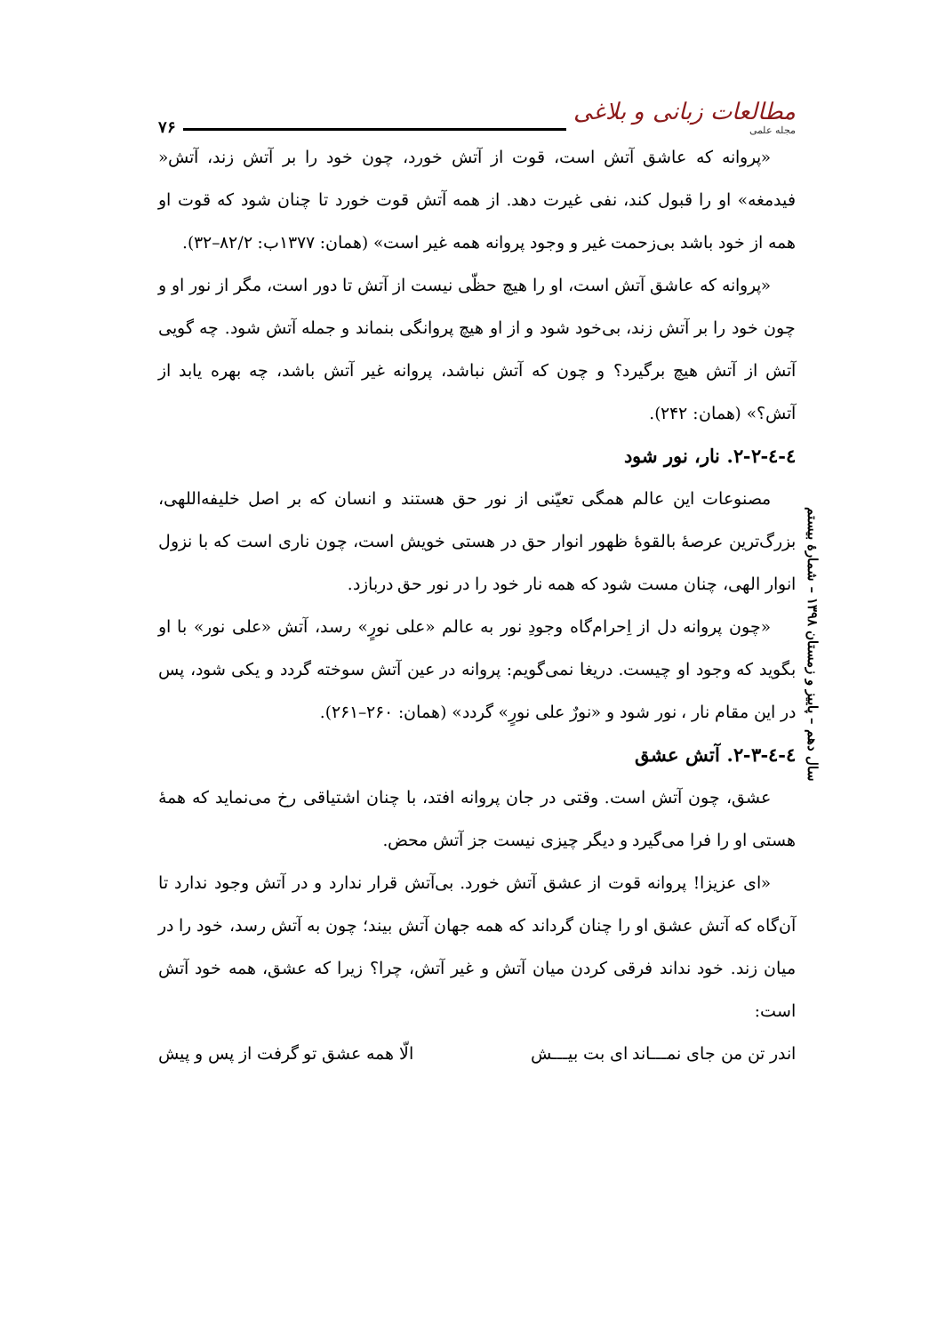۷۶
مطالعات زبانی و بلاغی
مجله علمی
«پروانه که عاشق آتش است، قوت از آتش خورد، چون خود را بر آتش زند، آتش« فیدمغه» او را قبول کند، نفی غیرت دهد. از همه آتش قوت خورد تا چنان شود که قوت او همه از خود باشد بی‌زحمت غیر و وجود پروانه همه غیر است» (همان: ۱۳۷۷ب: ۸۲/۲–۳۲).
«پروانه که عاشق آتش است، او را هیچ حظّی نیست از آتش تا دور است، مگر از نور او و چون خود را بر آتش زند، بی‌خود شود و از او هیچ پروانگی بنماند و جمله آتش شود. چه گویی آتش از آتش هیچ برگیرد؟ و چون که آتش نباشد، پروانه غیر آتش باشد، چه بهره یابد از آتش؟» (همان: ۲۴۲).
٤-٤-۲-۲. نار، نور شود
مصنوعات این عالم همگی تعیّنی از نور حق هستند و انسان که بر اصل خلیفه‌اللهی، بزرگ‌ترین عرصهٔ بالقوهٔ ظهور انوار حق در هستی خویش است، چون ناری است که با نزول انوار الهی، چنان مست شود که همه نار خود را در نور حق دربازد.
«چون پروانه دل از اِحرام‌گاه وجودِ نور به عالم «علی نورٍ» رسد، آتش «علی نور» با او بگوید که وجود او چیست. دریغا نمی‌گویم: پروانه در عین آتش سوخته گردد و یکی شود، پس در این مقام نار ، نور شود و «نورٌ علی نورٍ» گردد» (همان: ۲۶۰–۲۶۱).
٤-٤-۲-۳. آتش عشق
عشق، چون آتش است. وقتی در جان پروانه افتد، با چنان اشتیاقی رخ می‌نماید که همهٔ هستی او را فرا می‌گیرد و دیگر چیزی نیست جز آتش محض.
«ای عزیزا! پروانه قوت از عشق آتش خورد. بی‌آتش قرار ندارد و در آتش وجود ندارد تا آن‌گاه که آتش عشق او را چنان گرداند که همه جهان آتش بیند؛ چون به آتش رسد، خود را در میان زند. خود نداند فرقی کردن میان آتش و غیر آتش، چرا؟ زیرا که عشق، همه خود آتش است:
اندر تن من جای نمـــاند ای بت بیـــش الّا همه عشق تو گرفت از پس و پیش
سال دهم – پاییز و زمستان ۱۳۹۸ – شمارهٔ بیستم